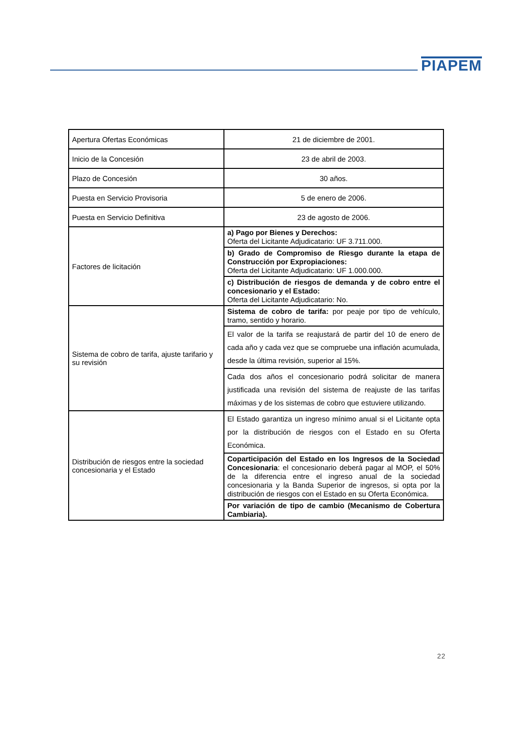PIAPEM
| Apertura Ofertas Económicas | 21 de diciembre de 2001. |
| Inicio de la Concesión | 23 de abril de 2003. |
| Plazo de Concesión | 30 años. |
| Puesta en Servicio Provisoria | 5 de enero de 2006. |
| Puesta en Servicio Definitiva | 23 de agosto de 2006. |
| Factores de licitación | a) Pago por Bienes y Derechos: Oferta del Licitante Adjudicatario: UF 3.711.000. |
| | b) Grado de Compromiso de Riesgo durante la etapa de Construcción por Expropiaciones: Oferta del Licitante Adjudicatario: UF 1.000.000. |
| | c) Distribución de riesgos de demanda y de cobro entre el concesionario y el Estado: Oferta del Licitante Adjudicatario: No. |
| Sistema de cobro de tarifa, ajuste tarifario y su revisión | Sistema de cobro de tarifa: por peaje por tipo de vehículo, tramo, sentido y horario. |
| | El valor de la tarifa se reajustará de partir del 10 de enero de cada año y cada vez que se compruebe una inflación acumulada, desde la última revisión, superior al 15%. |
| | Cada dos años el concesionario podrá solicitar de manera justificada una revisión del sistema de reajuste de las tarifas máximas y de los sistemas de cobro que estuviere utilizando. |
| Distribución de riesgos entre la sociedad concesionaria y el Estado | El Estado garantiza un ingreso mínimo anual si el Licitante opta por la distribución de riesgos con el Estado en su Oferta Económica. |
| | Coparticipación del Estado en los Ingresos de la Sociedad Concesionaria : el concesionario deberá pagar al MOP, el 50% de la diferencia entre el ingreso anual de la sociedad concesionaria y la Banda Superior de ingresos, si opta por la distribución de riesgos con el Estado en su Oferta Económica. |
| | Por variación de tipo de cambio (Mecanismo de Cobertura Cambiaria). |
22